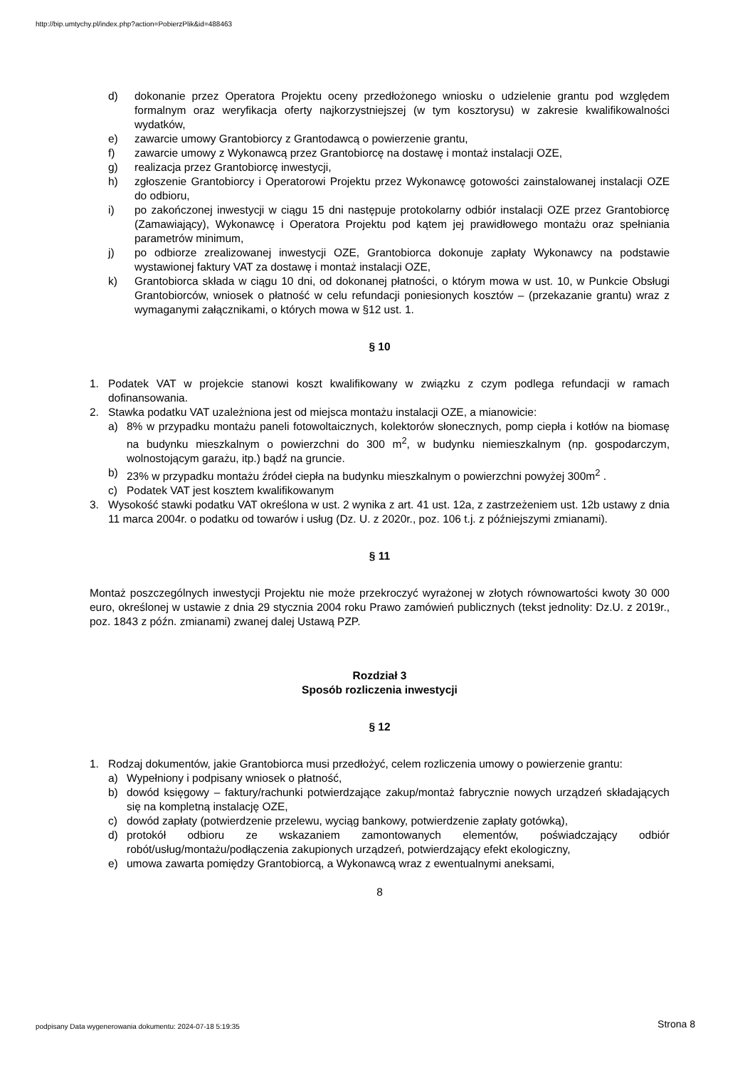http://bip.umtychy.pl/index.php?action=PobierzPlik&id=488463
d) dokonanie przez Operatora Projektu oceny przedłożonego wniosku o udzielenie grantu pod względem formalnym oraz weryfikacja oferty najkorzystniejszej (w tym kosztorysu) w zakresie kwalifikowalności wydatków,
e) zawarcie umowy Grantobiorcy z Grantodawcą o powierzenie grantu,
f) zawarcie umowy z Wykonawcą przez Grantobiorcę na dostawę i montaż instalacji OZE,
g) realizacja przez Grantobiorcę inwestycji,
h) zgłoszenie Grantobiorcy i Operatorowi Projektu przez Wykonawcę gotowości zainstalowanej instalacji OZE do odbioru,
i) po zakończonej inwestycji w ciągu 15 dni następuje protokolarny odbiór instalacji OZE przez Grantobiorcę (Zamawiający), Wykonawcę i Operatora Projektu pod kątem jej prawidłowego montażu oraz spełniania parametrów minimum,
j) po odbiorze zrealizowanej inwestycji OZE, Grantobiorca dokonuje zapłaty Wykonawcy na podstawie wystawionej faktury VAT za dostawę i montaż instalacji OZE,
k) Grantobiorca składa w ciągu 10 dni, od dokonanej płatności, o którym mowa w ust. 10, w Punkcie Obsługi Grantobiorców, wniosek o płatność w celu refundacji poniesionych kosztów – (przekazanie grantu) wraz z wymaganymi załącznikami, o których mowa w §12 ust. 1.
§ 10
1. Podatek VAT w projekcie stanowi koszt kwalifikowany w związku z czym podlega refundacji w ramach dofinansowania.
2. Stawka podatku VAT uzależniona jest od miejsca montażu instalacji OZE, a mianowicie:
a) 8% w przypadku montażu paneli fotowoltaicznych, kolektorów słonecznych, pomp ciepła i kotłów na biomasę na budynku mieszkalnym o powierzchni do 300 m<sup>2</sup>, w budynku niemieszkalnym (np. gospodarczym, wolnostojącym garażu, itp.) bądź na gruncie.
b) 23% w przypadku montażu źródeł ciepła na budynku mieszkalnym o powierzchni powyżej 300m<sup>2</sup> .
c) Podatek VAT jest kosztem kwalifikowanym
3. Wysokość stawki podatku VAT określona w ust. 2 wynika z art. 41 ust. 12a, z zastrzeżeniem ust. 12b ustawy z dnia 11 marca 2004r. o podatku od towarów i usług (Dz. U. z 2020r., poz. 106 t.j. z późniejszymi zmianami).
§ 11
Montaż poszczególnych inwestycji Projektu nie może przekroczyć wyrażonej w złotych równowartości kwoty 30 000 euro, określonej w ustawie z dnia 29 stycznia 2004 roku Prawo zamówień publicznych (tekst jednolity: Dz.U. z 2019r., poz. 1843 z późn. zmianami) zwanej dalej Ustawą PZP.
Rozdział 3
Sposób rozliczenia inwestycji
§ 12
1. Rodzaj dokumentów, jakie Grantobiorca musi przedłożyć, celem rozliczenia umowy o powierzenie grantu:
a) Wypełniony i podpisany wniosek o płatność,
b) dowód księgowy – faktury/rachunki potwierdzające zakup/montaż fabrycznie nowych urządzeń składających się na kompletną instalację OZE,
c) dowód zapłaty (potwierdzenie przelewu, wyciąg bankowy, potwierdzenie zapłaty gotówką),
d) protokół odbioru ze wskazaniem zamontowanych elementów, poświadczający odbiór robót/usług/montażu/podłączenia zakupionych urządzeń, potwierdzający efekt ekologiczny,
e) umowa zawarta pomiędzy Grantobiorcą, a Wykonawcą wraz z ewentualnymi aneksami,
8
podpisany Data wygenerowania dokumentu: 2024-07-18 5:19:35 Strona 8